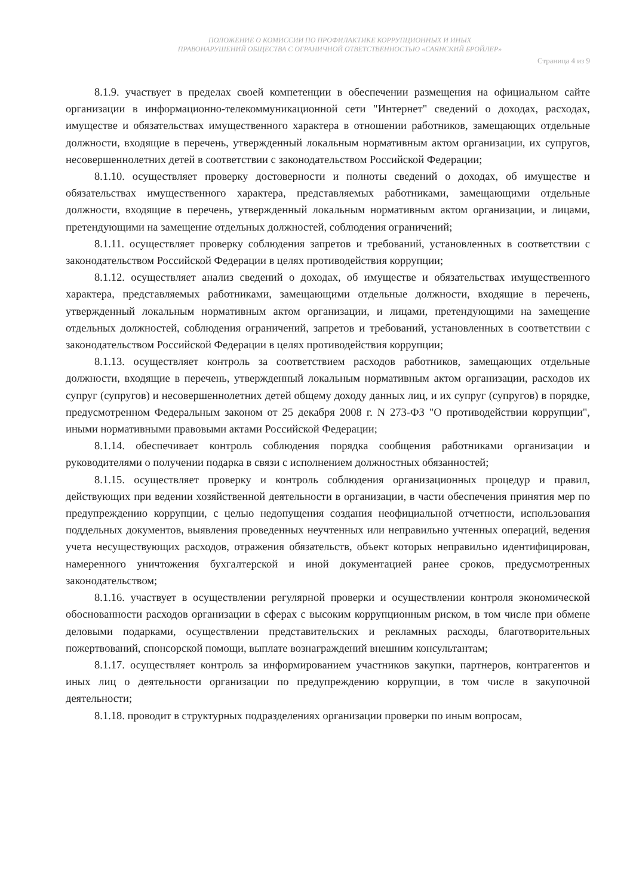ПОЛОЖЕНИЕ О КОМИССИИ ПО ПРОФИЛАКТИКЕ КОРРУПЦИОННЫХ И ИНЫХ
ПРАВОНАРУШЕНИЙ ОБЩЕСТВА С ОГРАНИЧНОЙ ОТВЕТСТВЕННОСТЬЮ «САЯНСКИЙ БРОЙЛЕР»
Страница 4 из 9
8.1.9. участвует в пределах своей компетенции в обеспечении размещения на официальном сайте организации в информационно-телекоммуникационной сети "Интернет" сведений о доходах, расходах, имуществе и обязательствах имущественного характера в отношении работников, замещающих отдельные должности, входящие в перечень, утвержденный локальным нормативным актом организации, их супругов, несовершеннолетних детей в соответствии с законодательством Российской Федерации;
8.1.10. осуществляет проверку достоверности и полноты сведений о доходах, об имуществе и обязательствах имущественного характера, представляемых работниками, замещающими отдельные должности, входящие в перечень, утвержденный локальным нормативным актом организации, и лицами, претендующими на замещение отдельных должностей, соблюдения ограничений;
8.1.11. осуществляет проверку соблюдения запретов и требований, установленных в соответствии с законодательством Российской Федерации в целях противодействия коррупции;
8.1.12. осуществляет анализ сведений о доходах, об имуществе и обязательствах имущественного характера, представляемых работниками, замещающими отдельные должности, входящие в перечень, утвержденный локальным нормативным актом организации, и лицами, претендующими на замещение отдельных должностей, соблюдения ограничений, запретов и требований, установленных в соответствии с законодательством Российской Федерации в целях противодействия коррупции;
8.1.13. осуществляет контроль за соответствием расходов работников, замещающих отдельные должности, входящие в перечень, утвержденный локальным нормативным актом организации, расходов их супруг (супругов) и несовершеннолетних детей общему доходу данных лиц, и их супруг (супругов) в порядке, предусмотренном Федеральным законом от 25 декабря 2008 г. N 273-ФЗ "О противодействии коррупции", иными нормативными правовыми актами Российской Федерации;
8.1.14. обеспечивает контроль соблюдения порядка сообщения работниками организации и руководителями о получении подарка в связи с исполнением должностных обязанностей;
8.1.15. осуществляет проверку и контроль соблюдения организационных процедур и правил, действующих при ведении хозяйственной деятельности в организации, в части обеспечения принятия мер по предупреждению коррупции, с целью недопущения создания неофициальной отчетности, использования поддельных документов, выявления проведенных неучтенных или неправильно учтенных операций, ведения учета несуществующих расходов, отражения обязательств, объект которых неправильно идентифицирован, намеренного уничтожения бухгалтерской и иной документацией ранее сроков, предусмотренных законодательством;
8.1.16. участвует в осуществлении регулярной проверки и осуществлении контроля экономической обоснованности расходов организации в сферах с высоким коррупционным риском, в том числе при обмене деловыми подарками, осуществлении представительских и рекламных расходы, благотворительных пожертвований, спонсорской помощи, выплате вознаграждений внешним консультантам;
8.1.17. осуществляет контроль за информированием участников закупки, партнеров, контрагентов и иных лиц о деятельности организации по предупреждению коррупции, в том числе в закупочной деятельности;
8.1.18. проводит в структурных подразделениях организации проверки по иным вопросам,